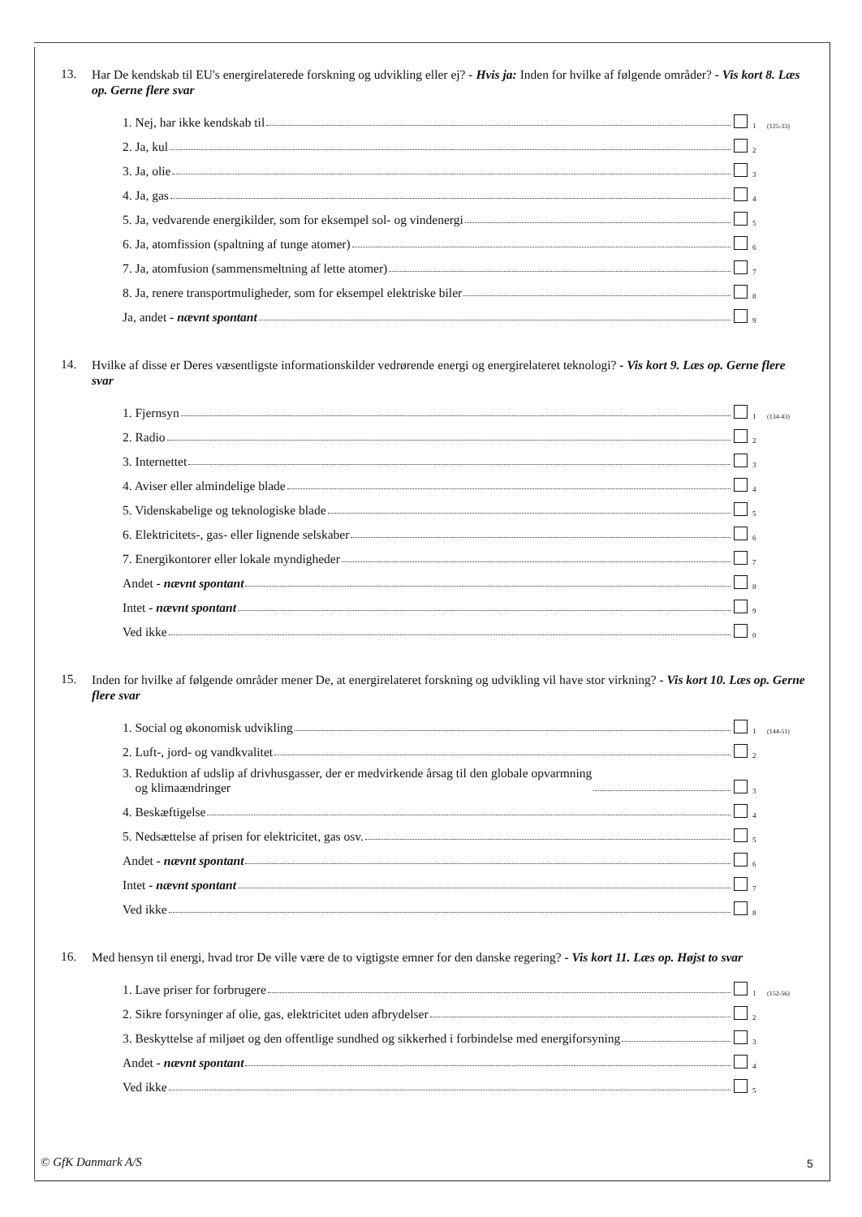13.
Har De kendskab til EU's energirelaterede forskning og udvikling eller ej? - Hvis ja: Inden for hvilke af følgende områder? - Vis kort 8. Læs op. Gerne flere svar
1. Nej, har ikke kendskab til 1 (125-33)
2. Ja, kul 2
3. Ja, olie 3
4. Ja, gas 4
5. Ja, vedvarende energikilder, som for eksempel sol- og vindenergi 5
6. Ja, atomfission (spaltning af tunge atomer) 6
7. Ja, atomfusion (sammensmeltning af lette atomer) 7
8. Ja, renere transportmuligheder, som for eksempel elektriske biler 8
Ja, andet - nævnt spontant 9
14.
Hvilke af disse er Deres væsentligste informationskilder vedrørende energi og energirelateret teknologi? - Vis kort 9. Læs op. Gerne flere svar
1. Fjernsyn 1 (134-43)
2. Radio 2
3. Internettet 3
4. Aviser eller almindelige blade 4
5. Videnskabelige og teknologiske blade 5
6. Elektricitets-, gas- eller lignende selskaber 6
7. Energikontorer eller lokale myndigheder 7
Andet - nævnt spontant 8
Intet - nævnt spontant 9
Ved ikke 0
15.
Inden for hvilke af følgende områder mener De, at energirelateret forskning og udvikling vil have stor virkning? - Vis kort 10. Læs op. Gerne flere svar
1. Social og økonomisk udvikling 1 (144-51)
2. Luft-, jord- og vandkvalitet 2
3. Reduktion af udslip af drivhusgasser, der er medvirkende årsag til den globale opvarmning
og klimaændringer 3
4. Beskæftigelse 4
5. Nedsættelse af prisen for elektricitet, gas osv. 5
Andet - nævnt spontant 6
Intet - nævnt spontant 7
Ved ikke 8
16.
Med hensyn til energi, hvad tror De ville være de to vigtigste emner for den danske regering? - Vis kort 11. Læs op. Højst to svar
1. Lave priser for forbrugere 1 (152-56)
2. Sikre forsyninger af olie, gas, elektricitet uden afbrydelser 2
3. Beskyttelse af miljøet og den offentlige sundhed og sikkerhed i forbindelse med energiforsyning 3
Andet - nævnt spontant 4
Ved ikke 5
© GfK Danmark A/S 5